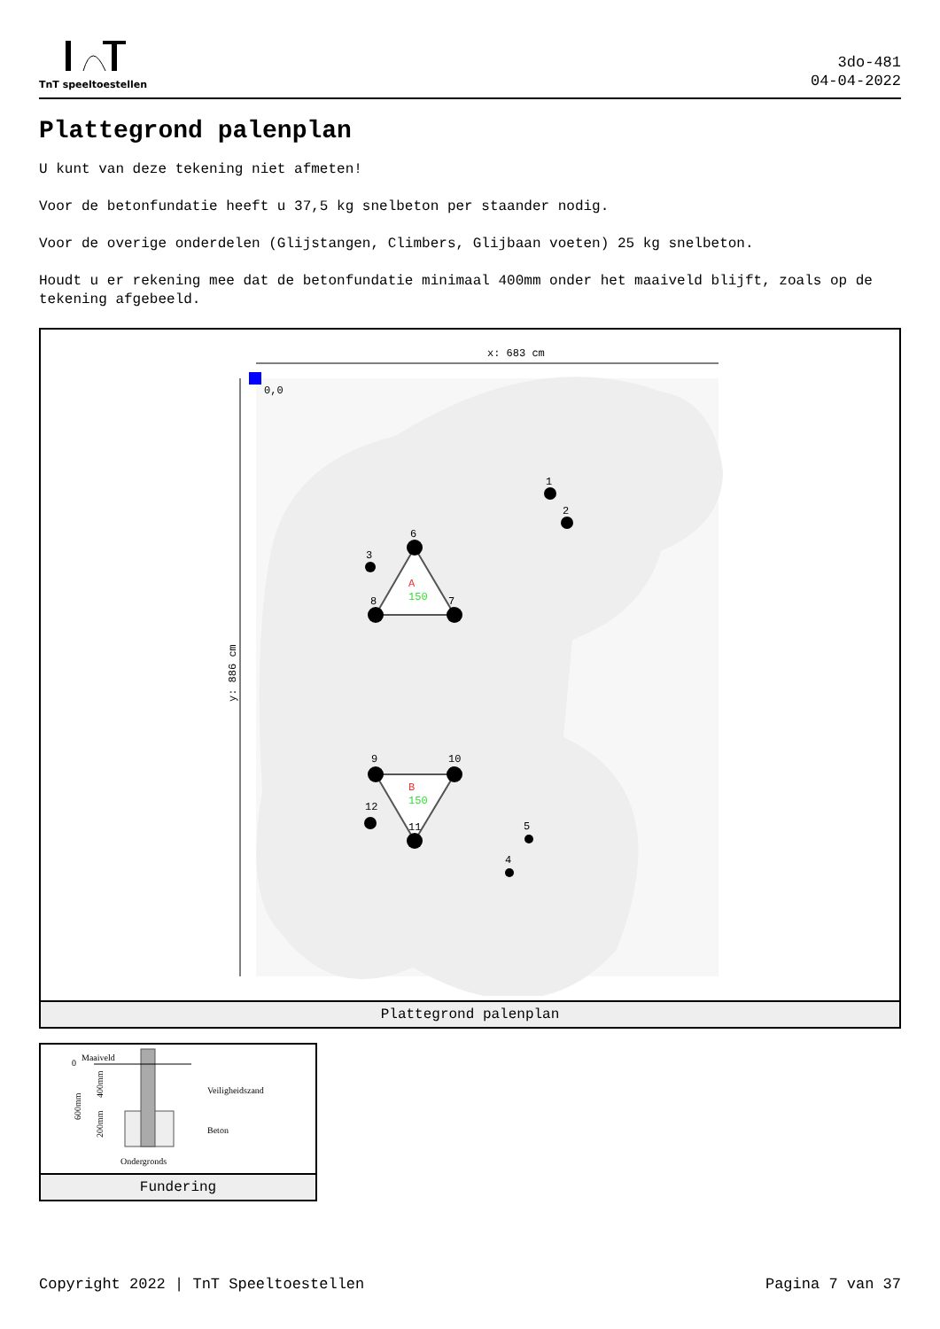TnT speeltoestellen
3do-481
04-04-2022
Plattegrond palenplan
U kunt van deze tekening niet afmeten!
Voor de betonfundatie heeft u 37,5 kg snelbeton per staander nodig.
Voor de overige onderdelen (Glijstangen, Climbers, Glijbaan voeten) 25 kg snelbeton.
Houdt u er rekening mee dat de betonfundatie minimaal 400mm onder het maaiveld blijft, zoals op de tekening afgebeeld.
x: 683 cm
y: 886 cm
0,0
A
150
B
150
1
2
3
6
8
7
9
10
12
11
5
4
Plattegrond palenplan
0
Maaiveld
Veiligheidszand
Beton
Ondergronds
600mm
400mm
200mm
Fundering
Copyright 2022 | TnT Speeltoestellen Pagina 7 van 37